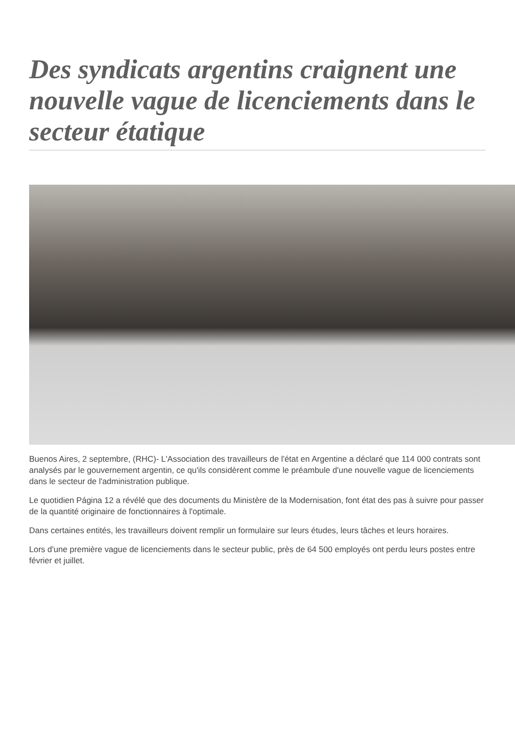Des syndicats argentins craignent une nouvelle vague de licenciements dans le secteur étatique
Buenos Aires, 2 septembre, (RHC)- L'Association des travailleurs de l'état en Argentine a déclaré que 114 000 contrats sont analysés par le gouvernement argentin, ce qu'ils considèrent comme le préambule d'une nouvelle vague de licenciements dans le secteur de l'administration publique.
Le quotidien Página 12 a révélé que des documents du Ministère de la Modernisation, font état des pas à suivre pour passer de la quantité originaire de fonctionnaires à l'optimale.
Dans certaines entités, les travailleurs doivent remplir un formulaire sur leurs études, leurs tâches et leurs horaires.
Lors d'une première vague de licenciements dans le secteur public, près de 64 500 employés ont perdu leurs postes entre février et juillet.